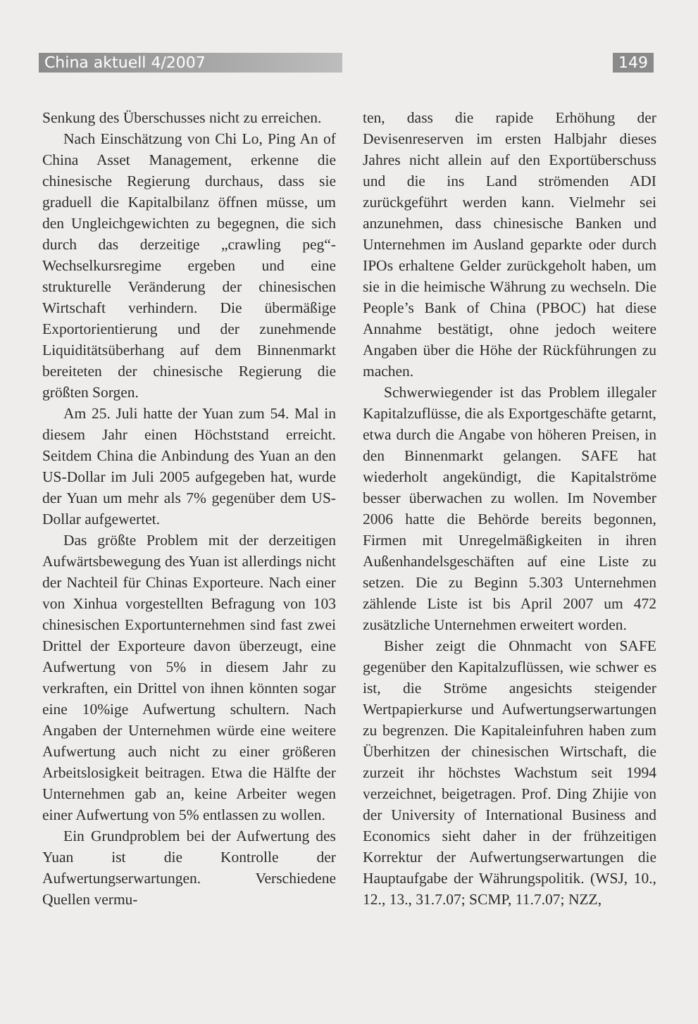China aktuell 4/2007 149
Senkung des Überschusses nicht zu erreichen.
Nach Einschätzung von Chi Lo, Ping An of China Asset Management, erkenne die chinesische Regierung durchaus, dass sie graduell die Kapitalbilanz öffnen müsse, um den Ungleichgewichten zu begegnen, die sich durch das derzeitige „crawling peg“-Wechselkursregime ergeben und eine strukturelle Veränderung der chinesischen Wirtschaft verhindern. Die übermäßige Exportorientierung und der zunehmende Liquiditätsüberhang auf dem Binnenmarkt bereiteten der chinesische Regierung die größten Sorgen.
Am 25. Juli hatte der Yuan zum 54. Mal in diesem Jahr einen Höchststand erreicht. Seitdem China die Anbindung des Yuan an den US-Dollar im Juli 2005 aufgegeben hat, wurde der Yuan um mehr als 7% gegenüber dem US-Dollar aufgewertet.
Das größte Problem mit der derzeitigen Aufwärtsbewegung des Yuan ist allerdings nicht der Nachteil für Chinas Exporteure. Nach einer von Xinhua vorgestellten Befragung von 103 chinesischen Exportunternehmen sind fast zwei Drittel der Exporteure davon überzeugt, eine Aufwertung von 5% in diesem Jahr zu verkraften, ein Drittel von ihnen könnten sogar eine 10%ige Aufwertung schultern. Nach Angaben der Unternehmen würde eine weitere Aufwertung auch nicht zu einer größeren Arbeitslosigkeit beitragen. Etwa die Hälfte der Unternehmen gab an, keine Arbeiter wegen einer Aufwertung von 5% entlassen zu wollen.
Ein Grundproblem bei der Aufwertung des Yuan ist die Kontrolle der Aufwertungserwartungen. Verschiedene Quellen vermu-
ten, dass die rapide Erhöhung der Devisenreserven im ersten Halbjahr dieses Jahres nicht allein auf den Exportüberschuss und die ins Land strömenden ADI zurückgeführt werden kann. Vielmehr sei anzunehmen, dass chinesische Banken und Unternehmen im Ausland geparkte oder durch IPOs erhaltene Gelder zurückgeholt haben, um sie in die heimische Währung zu wechseln. Die People’s Bank of China (PBOC) hat diese Annahme bestätigt, ohne jedoch weitere Angaben über die Höhe der Rückführungen zu machen.
Schwerwiegender ist das Problem illegaler Kapitalzuflüsse, die als Exportgeschäfte getarnt, etwa durch die Angabe von höheren Preisen, in den Binnenmarkt gelangen. SAFE hat wiederholt angekündigt, die Kapitalströme besser überwachen zu wollen. Im November 2006 hatte die Behörde bereits begonnen, Firmen mit Unregelmäßigkeiten in ihren Außenhandelsgeschäften auf eine Liste zu setzen. Die zu Beginn 5.303 Unternehmen zählende Liste ist bis April 2007 um 472 zusätzliche Unternehmen erweitert worden.
Bisher zeigt die Ohnmacht von SAFE gegenüber den Kapitalzuflüssen, wie schwer es ist, die Ströme angesichts steigender Wertpapierkurse und Aufwertungserwartungen zu begrenzen. Die Kapitaleinfuhren haben zum Überhitzen der chinesischen Wirtschaft, die zurzeit ihr höchstes Wachstum seit 1994 verzeichnet, beigetragen. Prof. Ding Zhijie von der University of International Business and Economics sieht daher in der frühzeitigen Korrektur der Aufwertungserwartungen die Hauptaufgabe der Währungspolitik. (WSJ, 10., 12., 13., 31.7.07; SCMP, 11.7.07; NZZ,